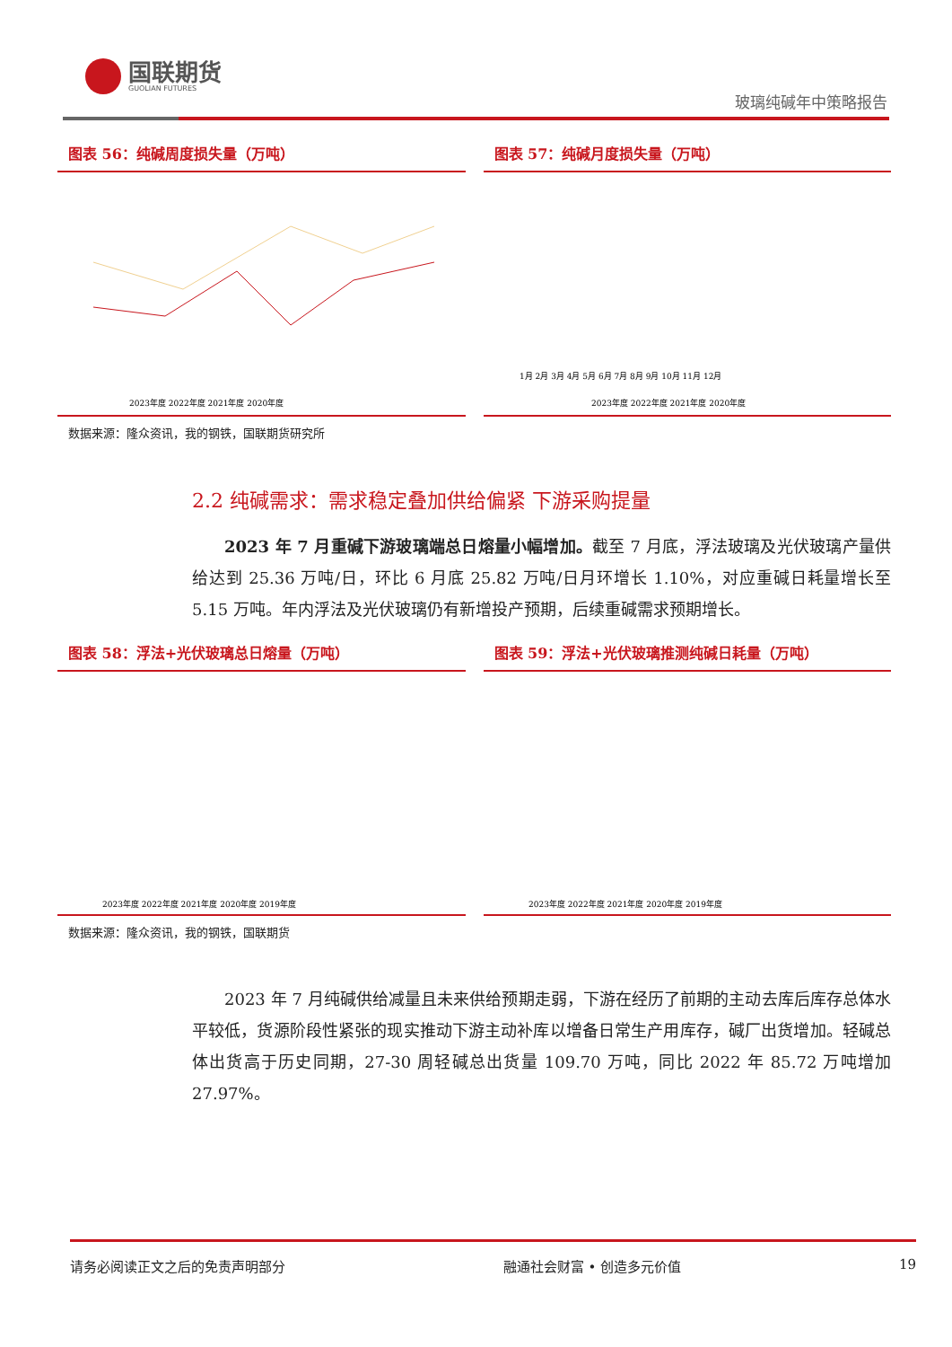国联期货
GUOLIAN FUTURES
玻璃纯碱年中策略报告
图表 56：纯碱周度损失量（万吨）
2023年度 2022年度 2021年度 2020年度
图表 57：纯碱月度损失量（万吨）
2023年度 2022年度 2021年度 2020年度
1月 2月 3月 4月 5月 6月 7月 8月 9月 10月 11月 12月
数据来源：隆众资讯，我的钢铁，国联期货研究所
2.2 纯碱需求：需求稳定叠加供给偏紧 下游采购提量
2023 年 7 月重碱下游玻璃端总日熔量小幅增加。截至 7 月底，浮法玻璃及光伏玻璃产量供给达到 25.36 万吨/日，环比 6 月底 25.82 万吨/日月环增长 1.10%，对应重碱日耗量增长至 5.15 万吨。年内浮法及光伏玻璃仍有新增投产预期，后续重碱需求预期增长。
图表 58：浮法+光伏玻璃总日熔量（万吨）
2023年度 2022年度 2021年度 2020年度 2019年度
图表 59：浮法+光伏玻璃推测纯碱日耗量（万吨）
2023年度 2022年度 2021年度 2020年度 2019年度
数据来源：隆众资讯，我的钢铁，国联期货
2023 年 7 月纯碱供给减量且未来供给预期走弱，下游在经历了前期的主动去库后库存总体水平较低，货源阶段性紧张的现实推动下游主动补库以增备日常生产用库存，碱厂出货增加。轻碱总体出货高于历史同期，27-30 周轻碱总出货量 109.70 万吨，同比 2022 年 85.72 万吨增加 27.97%。
请务必阅读正文之后的免责声明部分 融通社会财富 • 创造多元价值 19